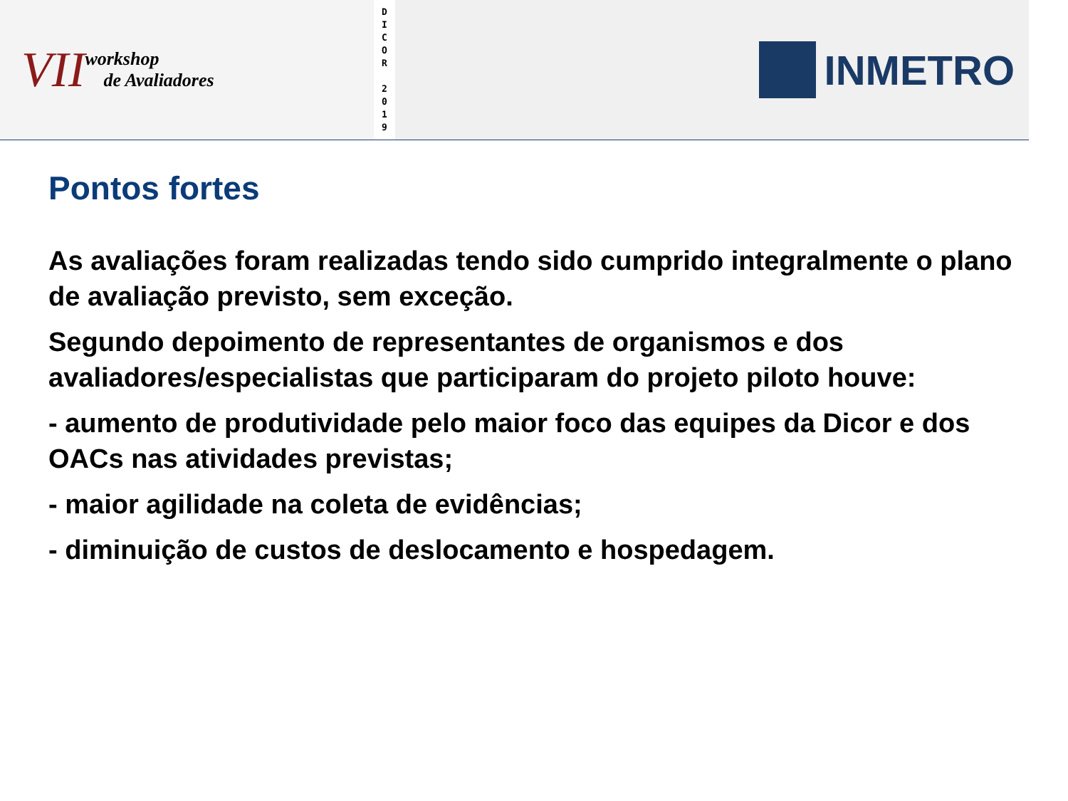VII
workshop
de Avaliadores
D
I
C
O
R
2
0
1
9
INMETRO
Pontos fortes
As avaliações foram realizadas tendo sido cumprido integralmente o plano de avaliação previsto, sem exceção.
Segundo depoimento de representantes de organismos e dos avaliadores/especialistas que participaram do projeto piloto houve:
- aumento de produtividade pelo maior foco das equipes da Dicor e dos OACs nas atividades previstas;
- maior agilidade na coleta de evidências;
- diminuição de custos de deslocamento e hospedagem.